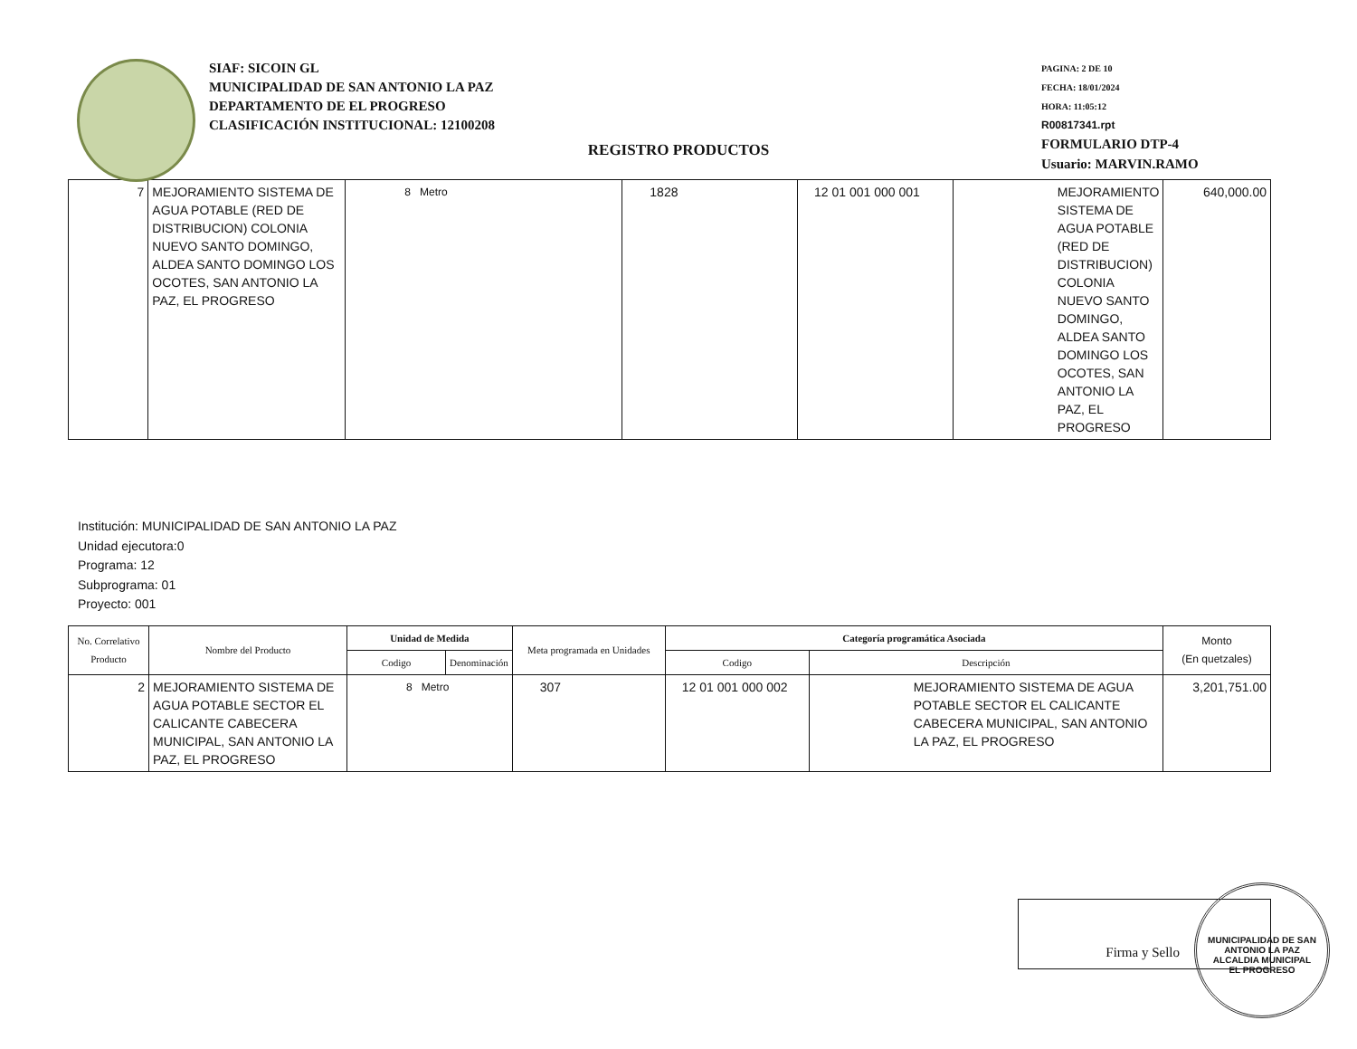SIAF: SICOIN GL
MUNICIPALIDAD DE SAN ANTONIO LA PAZ
DEPARTAMENTO DE EL PROGRESO
CLASIFICACIÓN INSTITUCIONAL: 12100208
PAGINA: 2 DE 10
FECHA: 18/01/2024
HORA: 11:05:12
R00817341.rpt
FORMULARIO DTP-4
Usuario: MARVIN.RAMO
REGISTRO PRODUCTOS
| 7 | MEJORAMIENTO SISTEMA DE AGUA POTABLE (RED DE DISTRIBUCION) COLONIA NUEVO SANTO DOMINGO, ALDEA SANTO DOMINGO LOS OCOTES, SAN ANTONIO LA PAZ, EL PROGRESO | 8 Metro | 1828 | 12 01 001 000 001 | MEJORAMIENTO SISTEMA DE AGUA POTABLE (RED DE DISTRIBUCION) COLONIA NUEVO SANTO DOMINGO, ALDEA SANTO DOMINGO LOS OCOTES, SAN ANTONIO LA PAZ, EL PROGRESO | 640,000.00 |
Institución: MUNICIPALIDAD DE SAN ANTONIO LA PAZ
Unidad ejecutora:0
Programa: 12
Subprograma: 01
Proyecto: 001
| No. Correlativo Producto | Nombre del Producto | Unidad de Medida | | Meta programada en Unidades | Categoría programática Asociada | | Monto (En quetzales) |
| --- | --- | --- | --- | --- | --- | --- | --- |
| | | Codigo | Denominación | | Codigo | Descripción | |
| 2 | MEJORAMIENTO SISTEMA DE AGUA POTABLE SECTOR EL CALICANTE CABECERA MUNICIPAL, SAN ANTONIO LA PAZ, EL PROGRESO | 8 Metro | | 307 | 12 01 001 000 002 | MEJORAMIENTO SISTEMA DE AGUA POTABLE SECTOR EL CALICANTE CABECERA MUNICIPAL, SAN ANTONIO LA PAZ, EL PROGRESO | 3,201,751.00 |
Firma y Sello
MUNICIPALIDAD DE SAN ANTONIO LA PAZ
ALCALDIA MUNICIPAL
EL PROGRESO